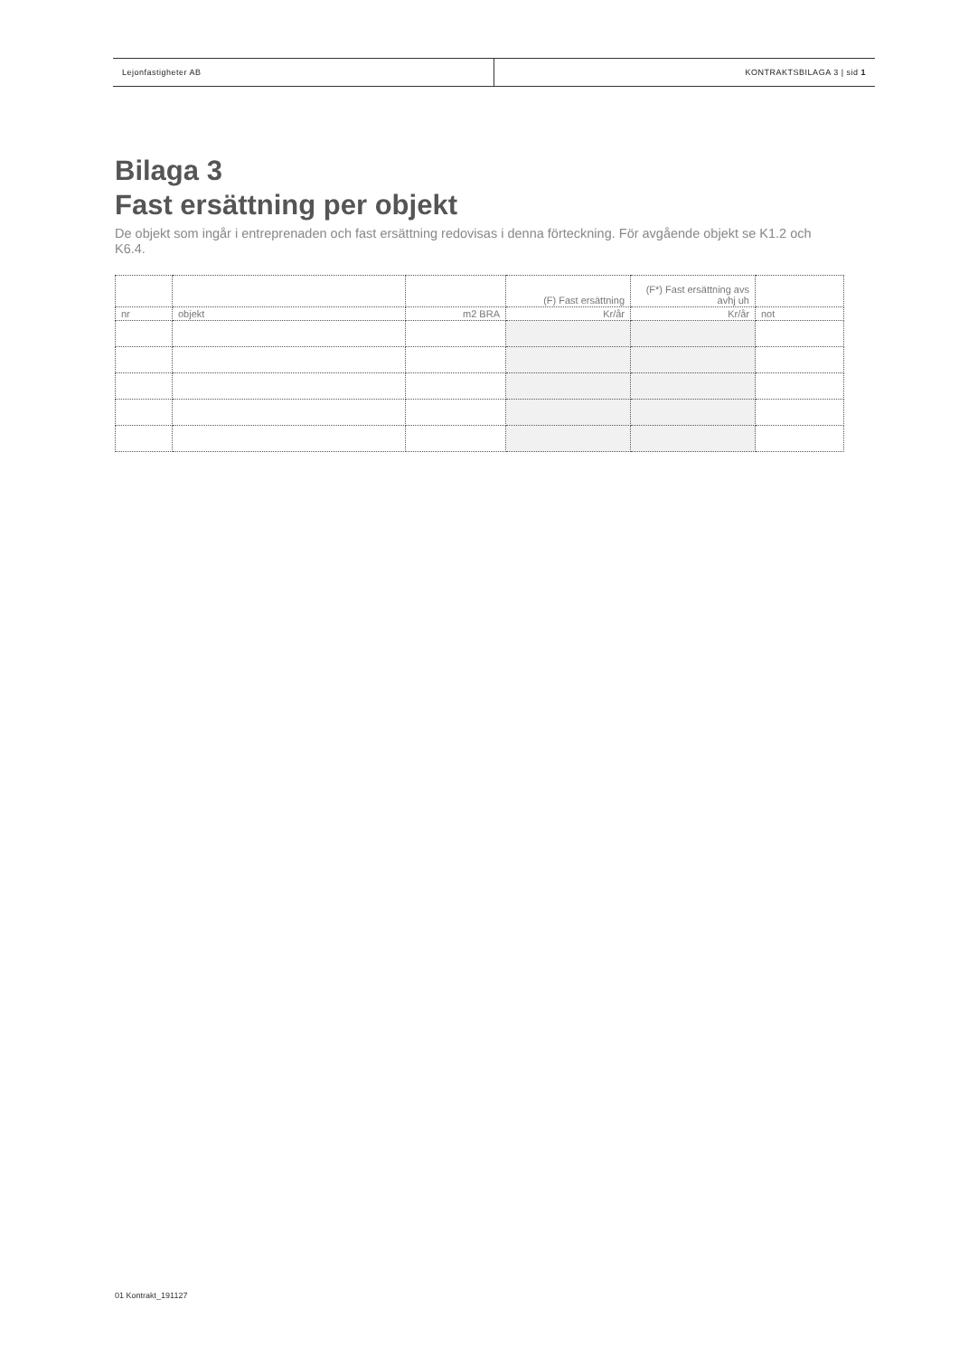Lejonfastigheter AB KONTRAKTSBILAGA 3 | sid 1
Bilaga 3
Fast ersättning per objekt
De objekt som ingår i entreprenaden och fast ersättning redovisas i denna förteckning. För avgående objekt se K1.2 och K6.4.
| | | | (F) Fast ersättning | (F*) Fast ersättning avs avhj uh | |
| nr | objekt | m2 BRA | Kr/år | Kr/år | not |
01 Kontrakt_191127